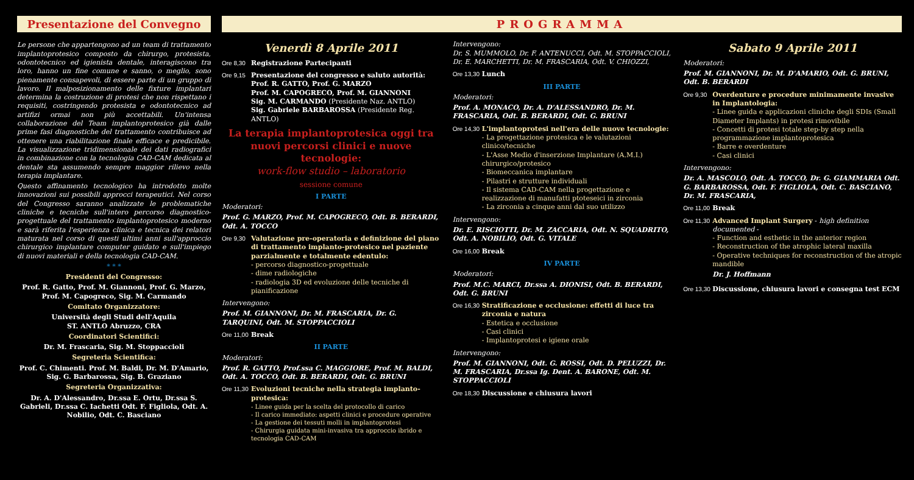Presentazione del Convegno
Le persone che appartengono ad un team di trattamento implantoprotesico composto da chirurgo, protesista, odontotecnico ed igienista dentale, interagiscono tra loro, hanno un fine comune e sanno, o meglio, sono pienamente consapevoli, di essere parte di un gruppo di lavoro. Il malposizionamento delle fixture implantari determina la costruzione di protesi che non rispettano i requisiti, costringendo protesista e odontotecnico ad artifizi ormai non più accettabili. Un'intensa collaborazione del Team implantoprotesico già dalle prime fasi diagnostiche del trattamento contribuisce ad ottenere una riabilitazione finale efficace e predicibile. La visualizzazione tridimensionale dei dati radiografici in combinazione con la tecnologia CAD-CAM dedicata al dentale sta assumendo sempre maggior rilievo nella terapia implantare.
Questo affinamento tecnologico ha introdotto molte innovazioni sui possibili approcci terapeutici. Nel corso del Congresso saranno analizzate le problematiche cliniche e tecniche sull'intero percorso diagnostico-progettuale del trattamento implantoprotesico moderno e sarà riferita l'esperienza clinica e tecnica dei relatori maturata nel corso di questi ultimi anni sull'approccio chirurgico implantare computer guidato e sull'impiego di nuovi materiali e della tecnologia CAD-CAM.
* * *
Presidenti del Congresso:
Prof. R. Gatto, Prof. M. Giannoni, Prof. G. Marzo, Prof. M. Capogreco, Sig. M. Carmando
Comitato Organizzatore:
Università degli Studi dell'Aquila
ST. ANTLO Abruzzo, CRA
Coordinatori Scientifici:
Dr. M. Frascaria, Sig. M. Stoppaccioli
Segreteria Scientifica:
Prof. C. Chimenti. Prof. M. Baldi, Dr. M. D'Amario, Sig. G. Barbarossa, Sig. B. Graziano
Segreteria Organizzativa:
Dr. A. D'Alessandro, Dr.ssa E. Ortu, Dr.ssa S. Gabrieli, Dr.ssa C. Iachetti Odt. F. Figliola, Odt. A. Nobilio, Odt. C. Basciano
PROGRAMMA
Venerdì 8 Aprile 2011
Ore 8,30 Registrazione Partecipanti
Ore 9,15 Presentazione del congresso e saluto autorità:
Prof. R. GATTO, Prof. G. MARZO
Prof. M. CAPOGRECO, Prof. M. GIANNONI
Sig. M. CARMANDO (Presidente Naz. ANTLO)
Sig. Gabriele BARBAROSSA (Presidente Reg. ANTLO)
La terapia implantoprotesica oggi tra nuovi percorsi clinici e nuove tecnologie:
work-flow studio – laboratorio
sessione comune
I PARTE
Moderatori:
Prof. G. MARZO, Prof. M. CAPOGRECO, Odt. B. BERARDI, Odt. A. TOCCO
Ore 9,30 Valutazione pre-operatoria e definizione del piano di trattamento implanto-protesico nel paziente parzialmente e totalmente edentulo:
- percorso diagnostico-progettuale
- dime radiologiche
- radiologia 3D ed evoluzione delle tecniche di pianificazione
Intervengono:
Prof. M. GIANNONI, Dr. M. FRASCARIA, Dr. G. TARQUINI, Odt. M. STOPPACCIOLI
Ore 11,00 Break
II PARTE
Moderatori:
Prof. R. GATTO, Prof.ssa C. MAGGIORE, Prof. M. BALDI, Odt. A. TOCCO, Odt. B. BERARDI, Odt. G. BRUNI
Ore 11,30
Evoluzioni tecniche nella strategia implanto-protesica:
- Linee guida per la scelta del protocollo di carico
- Il carico immediato: aspetti clinici e procedure operative
- La gestione dei tessuti molli in implantoprotesi
- Chirurgia guidata mini-invasiva tra approccio ibrido e tecnologia CAD-CAM
Intervengono:
Dr. S. MUMMOLO, Dr. F. ANTENUCCI, Odt. M. STOPPACCIOLI, Dr. E. MARCHETTI, Dr. M. FRASCARIA, Odt. V. CHIOZZI,
Ore 13,30 Lunch
III PARTE
Moderatori:
Prof. A. MONACO, Dr. A. D'ALESSANDRO, Dr. M. FRASCARIA, Odt. B. BERARDI, Odt. G. BRUNI
Ore 14,30
L'implantoprotesi nell'era delle nuove tecnologie:
- La progettazione protesica e le valutazioni clinico/tecniche
- L'Asse Medio d'inserzione Implantare (A.M.I.) chirurgico/protesico
- Biomeccanica implantare
- Pilastri e strutture individuali
- Il sistema CAD-CAM nella progettazione e realizzazione di manufatti ptoteseici in zirconia
- La zirconia a cinque anni dal suo utilizzo
Intervengono:
Dr. E. RISCIOTTI, Dr. M. ZACCARIA, Odt. N. SQUADRITO, Odt. A. NOBILIO, Odt. G. VITALE
Ore 16,00 Break
IV PARTE
Moderatori:
Prof. M.C. MARCI, Dr.ssa A. DIONISI, Odt. B. BERARDI, Odt. G. BRUNI
Ore 16,30
Stratificazione e occlusione: effetti di luce tra zirconia e natura
- Estetica e occlusione
- Casi clinici
- Implantoprotesi e igiene orale
Intervengono:
Prof. M. GIANNONI, Odt. G. ROSSI, Odt. D. PELUZZI, Dr. M. FRASCARIA, Dr.ssa Ig. Dent. A. BARONE, Odt. M. STOPPACCIOLI
Ore 18,30 Discussione e chiusura lavori
Sabato 9 Aprile 2011
Moderatori:
Prof. M. GIANNONI, Dr. M. D'AMARIO, Odt. G. BRUNI, Odt. B. BERARDI
Ore 9,30 Overdenture e procedure minimamente invasive in Implantologia:
- Linee guida e applicazioni cliniche degli SDIs (Small Diameter Implants) in protesi rimovibile
- Concetti di protesi totale step-by step nella programmazione implantoprotesica
- Barre e overdenture
- Casi clinici
Intervengono:
Dr. A. MASCOLO, Odt. A. TOCCO, Dr. G. GIAMMARIA Odt. G. BARBAROSSA, Odt. F. FIGLIOLA, Odt. C. BASCIANO, Dr. M. FRASCARIA,
Ore 11,00 Break
Ore 11,30
Advanced Implant Surgery - high definition documented -
- Function and esthetic in the anterior region
- Reconstruction of the atrophic lateral maxilla
- Operative techniques for reconstruction of the atropic mandible
Dr. J. Hoffmann
Ore 13,30 Discussione, chiusura lavori e consegna test ECM